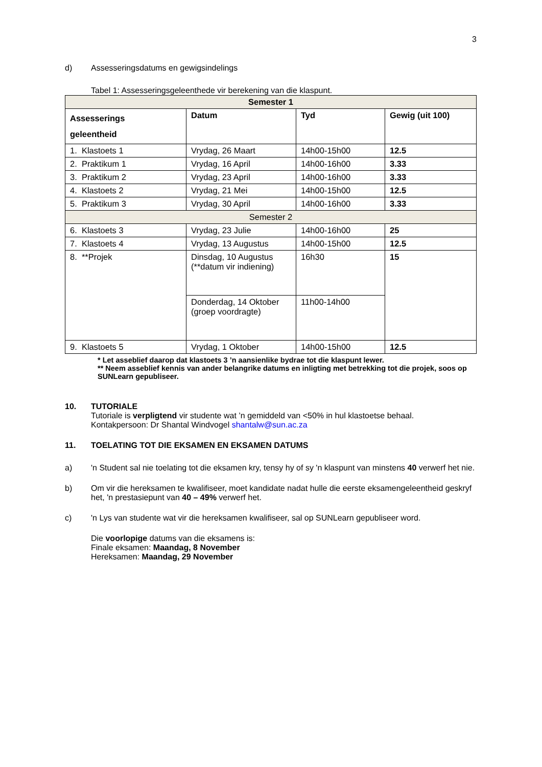3
d) Assesseringsdatums en gewigsindelings
Tabel 1: Assesseringsgeleenthede vir berekening van die klaspunt.
| Semester 1 | | | |
| --- | --- | --- | --- |
| Assesserings geleentheid | Datum | Tyd | Gewig (uit 100) |
| 1. Klastoets 1 | Vrydag, 26 Maart | 14h00-15h00 | 12.5 |
| 2. Praktikum 1 | Vrydag, 16 April | 14h00-16h00 | 3.33 |
| 3. Praktikum 2 | Vrydag, 23 April | 14h00-16h00 | 3.33 |
| 4. Klastoets 2 | Vrydag, 21 Mei | 14h00-15h00 | 12.5 |
| 5. Praktikum 3 | Vrydag, 30 April | 14h00-16h00 | 3.33 |
| Semester 2 | | | |
| 6. Klastoets 3 | Vrydag, 23 Julie | 14h00-16h00 | 25 |
| 7. Klastoets 4 | Vrydag, 13 Augustus | 14h00-15h00 | 12.5 |
| 8. **Projek | Dinsdag, 10 Augustus (**datum vir indiening) | 16h30 | 15 |
| | Donderdag, 14 Oktober (groep voordragte) | 11h00-14h00 | |
| 9. Klastoets 5 | Vrydag, 1 Oktober | 14h00-15h00 | 12.5 |
* Let asseblief daarop dat klastoets 3 ’n aansienlike bydrae tot die klaspunt lewer.
** Neem asseblief kennis van ander belangrike datums en inligting met betrekking tot die projek, soos op SUNLearn gepubliseer.
10. TUTORIALE
Tutoriale is verpligtend vir studente wat ’n gemiddeld van <50% in hul klastoetse behaal.
Kontakpersoon: Dr Shantal Windvogel shantalw@sun.ac.za
11. TOELATING TOT DIE EKSAMEN EN EKSAMEN DATUMS
a) 'n Student sal nie toelating tot die eksamen kry, tensy hy of sy 'n klaspunt van minstens 40 verwerf het nie.
b) Om vir die hereksamen te kwalifiseer, moet kandidate nadat hulle die eerste eksamengeleentheid geskryf het, 'n prestasiepunt van 40 – 49% verwerf het.
c) 'n Lys van studente wat vir die hereksamen kwalifiseer, sal op SUNLearn gepubliseer word.
Die voorlopige datums van die eksamens is:
Finale eksamen: Maandag, 8 November
Hereksamen: Maandag, 29 November